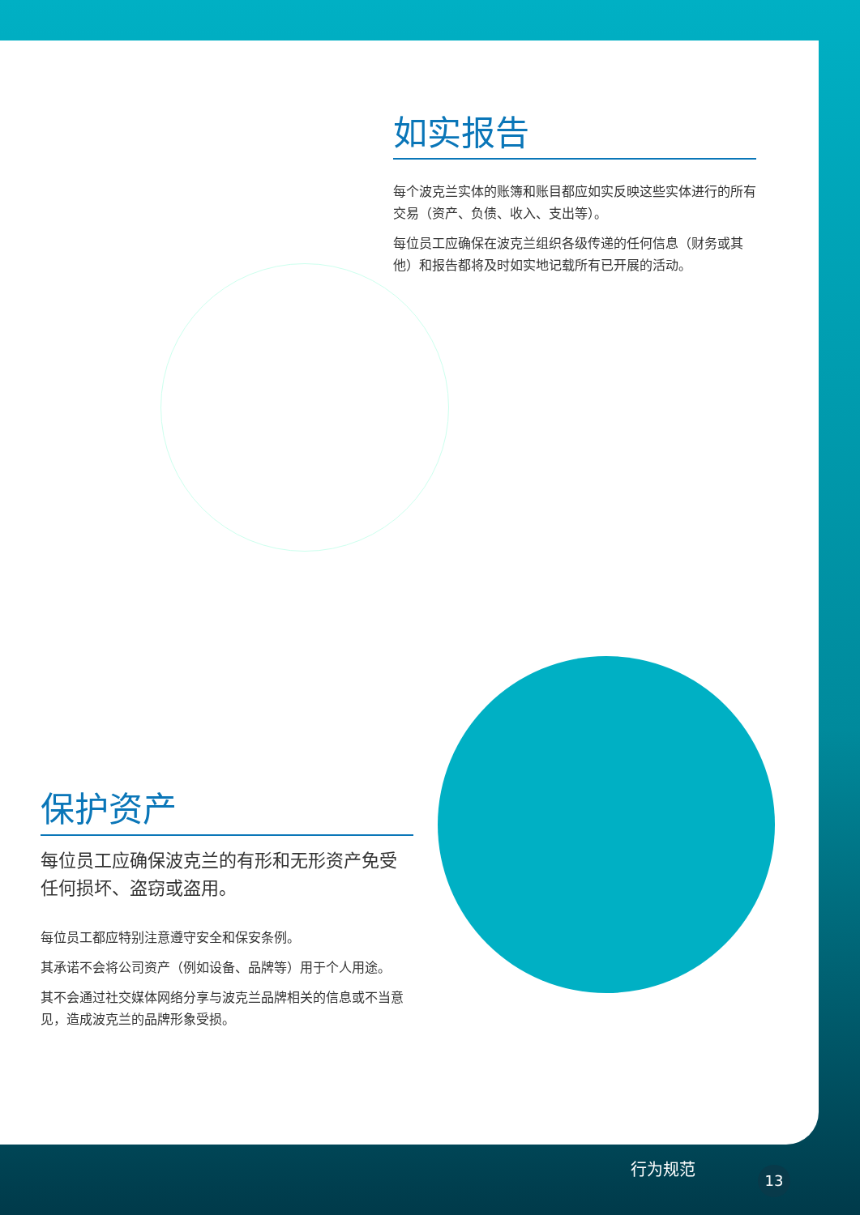如实报告
每个波克兰实体的账簿和账目都应如实反映这些实体进行的所有交易（资产、负债、收入、支出等）。
每位员工应确保在波克兰组织各级传递的任何信息（财务或其他）和报告都将及时如实地记载所有已开展的活动。
保护资产
每位员工应确保波克兰的有形和无形资产免受任何损坏、盗窃或盗用。
每位员工都应特别注意遵守安全和保安条例。
其承诺不会将公司资产（例如设备、品牌等）用于个人用途。
其不会通过社交媒体网络分享与波克兰品牌相关的信息或不当意见，造成波克兰的品牌形象受损。
行为规范 13